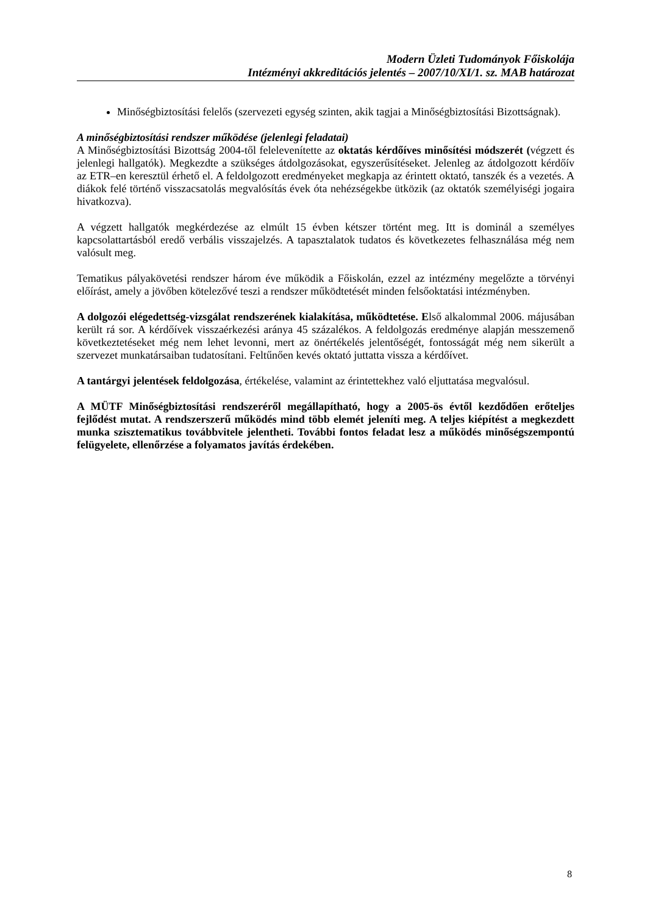Modern Üzleti Tudományok Főiskolája
Intézményi akkreditációs jelentés – 2007/10/XI/1. sz. MAB határozat
Minőségbiztosítási felelős (szervezeti egység szinten, akik tagjai a Minőségbiztosítási Bizottságnak).
A minőségbiztosítási rendszer működése (jelenlegi feladatai)
A Minőségbiztosítási Bizottság 2004-től felelevenítette az oktatás kérdőíves minősítési módszerét (végzett és jelenlegi hallgatók). Megkezdte a szükséges átdolgozásokat, egyszerűsítéseket. Jelenleg az átdolgozott kérdőív az ETR–en keresztül érhető el. A feldolgozott eredményeket megkapja az érintett oktató, tanszék és a vezetés. A diákok felé történő visszacsatolás megvalósítás évek óta nehézségekbe ütközik (az oktatók személyiségi jogaira hivatkozva).
A végzett hallgatók megkérdezése az elmúlt 15 évben kétszer történt meg. Itt is dominál a személyes kapcsolattartásból eredő verbális visszajelzés. A tapasztalatok tudatos és következetes felhasználása még nem valósult meg.
Tematikus pályakövetési rendszer három éve működik a Főiskolán, ezzel az intézmény megelőzte a törvényi előírást, amely a jövőben kötelezővé teszi a rendszer működtetését minden felsőoktatási intézményben.
A dolgozói elégedettség-vizsgálat rendszerének kialakítása, működtetése. Első alkalommal 2006. májusában került rá sor. A kérdőívek visszaérkezési aránya 45 százalékos. A feldolgozás eredménye alapján messzemenő következtetéseket még nem lehet levonni, mert az önértékelés jelentőségét, fontosságát még nem sikerült a szervezet munkatársaiban tudatosítani. Feltűnően kevés oktató juttatta vissza a kérdőívet.
A tantárgyi jelentések feldolgozása, értékelése, valamint az érintettekhez való eljuttatása megvalósul.
A MÜTF Minőségbiztosítási rendszeréről megállapítható, hogy a 2005-ös évtől kezdődően erőteljes fejlődést mutat. A rendszerszerű működés mind több elemét jeleníti meg. A teljes kiépítést a megkezdett munka szisztematikus továbbvitele jelentheti. További fontos feladat lesz a működés minőségszempontú felügyelete, ellenőrzése a folyamatos javítás érdekében.
8